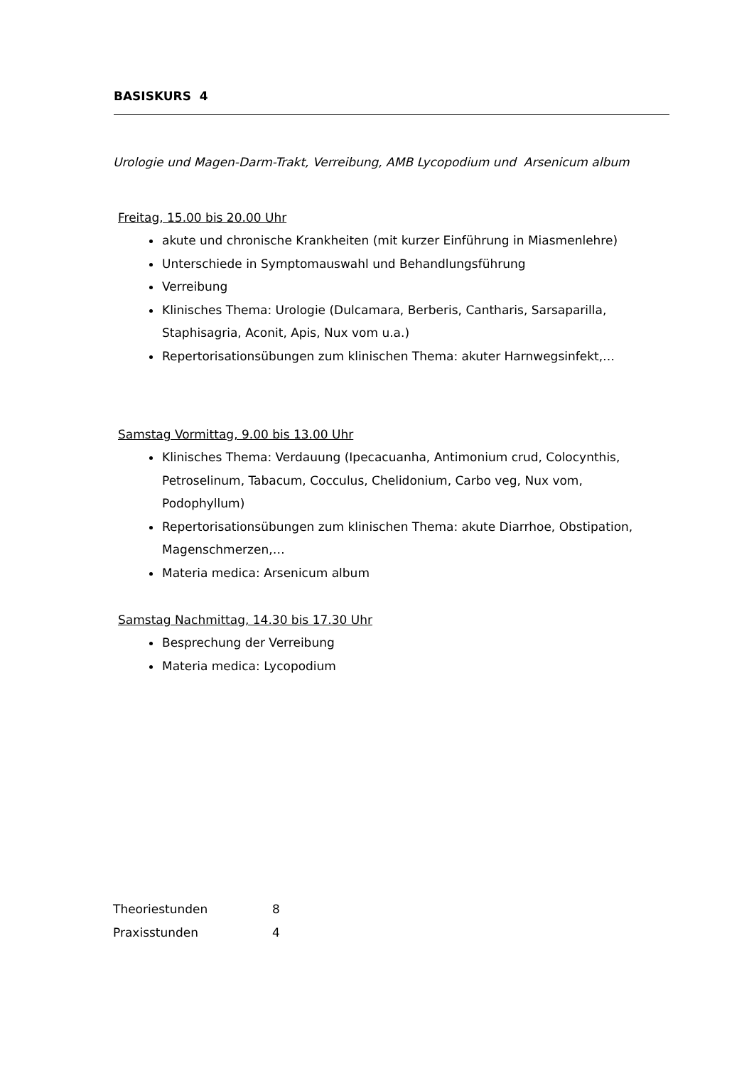BASISKURS 4
Urologie und Magen-Darm-Trakt, Verreibung, AMB Lycopodium und Arsenicum album
Freitag, 15.00 bis 20.00 Uhr
akute und chronische Krankheiten (mit kurzer Einführung in Miasmenlehre)
Unterschiede in Symptomauswahl und Behandlungsführung
Verreibung
Klinisches Thema: Urologie (Dulcamara, Berberis, Cantharis, Sarsaparilla, Staphisagria, Aconit, Apis, Nux vom u.a.)
Repertorisationsübungen zum klinischen Thema: akuter Harnwegsinfekt,…
Samstag Vormittag, 9.00 bis 13.00 Uhr
Klinisches Thema: Verdauung (Ipecacuanha, Antimonium crud, Colocynthis, Petroselinum, Tabacum, Cocculus, Chelidonium, Carbo veg, Nux vom, Podophyllum)
Repertorisationsübungen zum klinischen Thema: akute Diarrhoe, Obstipation, Magenschmerzen,…
Materia medica: Arsenicum album
Samstag Nachmittag, 14.30 bis 17.30 Uhr
Besprechung der Verreibung
Materia medica: Lycopodium
| Theoriestunden | 8 |
| Praxisstunden | 4 |